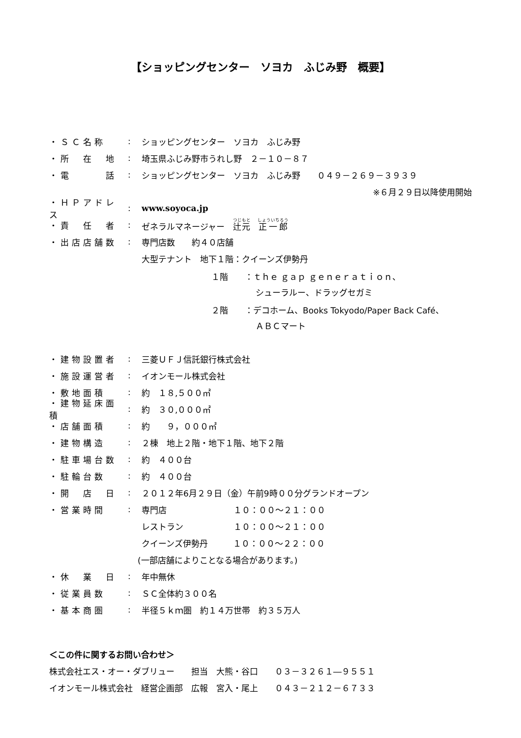【ショッピングセンター　ソヨカ　ふじみ野　概要】
・ＳＣ名称: ショッピングセンター　ソヨカ　ふじみ野
・所　在　地: 埼玉県ふじみ野市うれし野　２－１０－８７
・電　　　話: ショッピングセンター　ソヨカ　ふじみ野　　０４９－２６９－３９３９
※６月２９日以降使用開始
・ＨＰアドレス: www.soyoca.jp
・責　任　者: ゼネラルマネージャー　辻元　正一郎
・出店店舗数: 専門店数　　約４０店舗
大型テナント　地下１階：クイーンズ伊勢丹
１階　　：ｔｈｅ ｇａｐ ｇｅｎｅｒａｔｉｏｎ、
シューラルー、ドラッグセガミ
２階　　：デコホーム、Books Tokyodo/Paper Back Café、
ＡＢＣマート
・建物設置者: 三菱ＵＦＪ信託銀行株式会社
・施設運営者: イオンモール株式会社
・敷地面積: 約　１８,５００㎡
・建物延床面積: 約　３０,０００㎡
・店舗面積: 約　　９，０００㎡
・建物構造: ２棟　地上２階・地下１階、地下２階
・駐車場台数: 約　４００台
・駐輪台数: 約　４００台
・開　店　日: ２０１２年6月２９日（金）午前9時００分グランドオープン
・営業時間: 専門店　　　　　　　　１０：００～２１：００
レストラン　　　　　　１０：００～２１：００
クイーンズ伊勢丹　　　１０：００～２２：００
(一部店舗によりことなる場合があります。)
・休　業　日: 年中無休
・従業員数: ＳＣ全体約３００名
・基本商圏: 半径５ｋｍ圏　約１４万世帯　約３５万人
＜この件に関するお問い合わせ＞
株式会社エス・オー・ダブリュー　　担当　大熊・谷口　　０３－３２６１―９５５１
イオンモール株式会社　経営企画部　広報　宮入・尾上　　０４３－２１２－６７３３